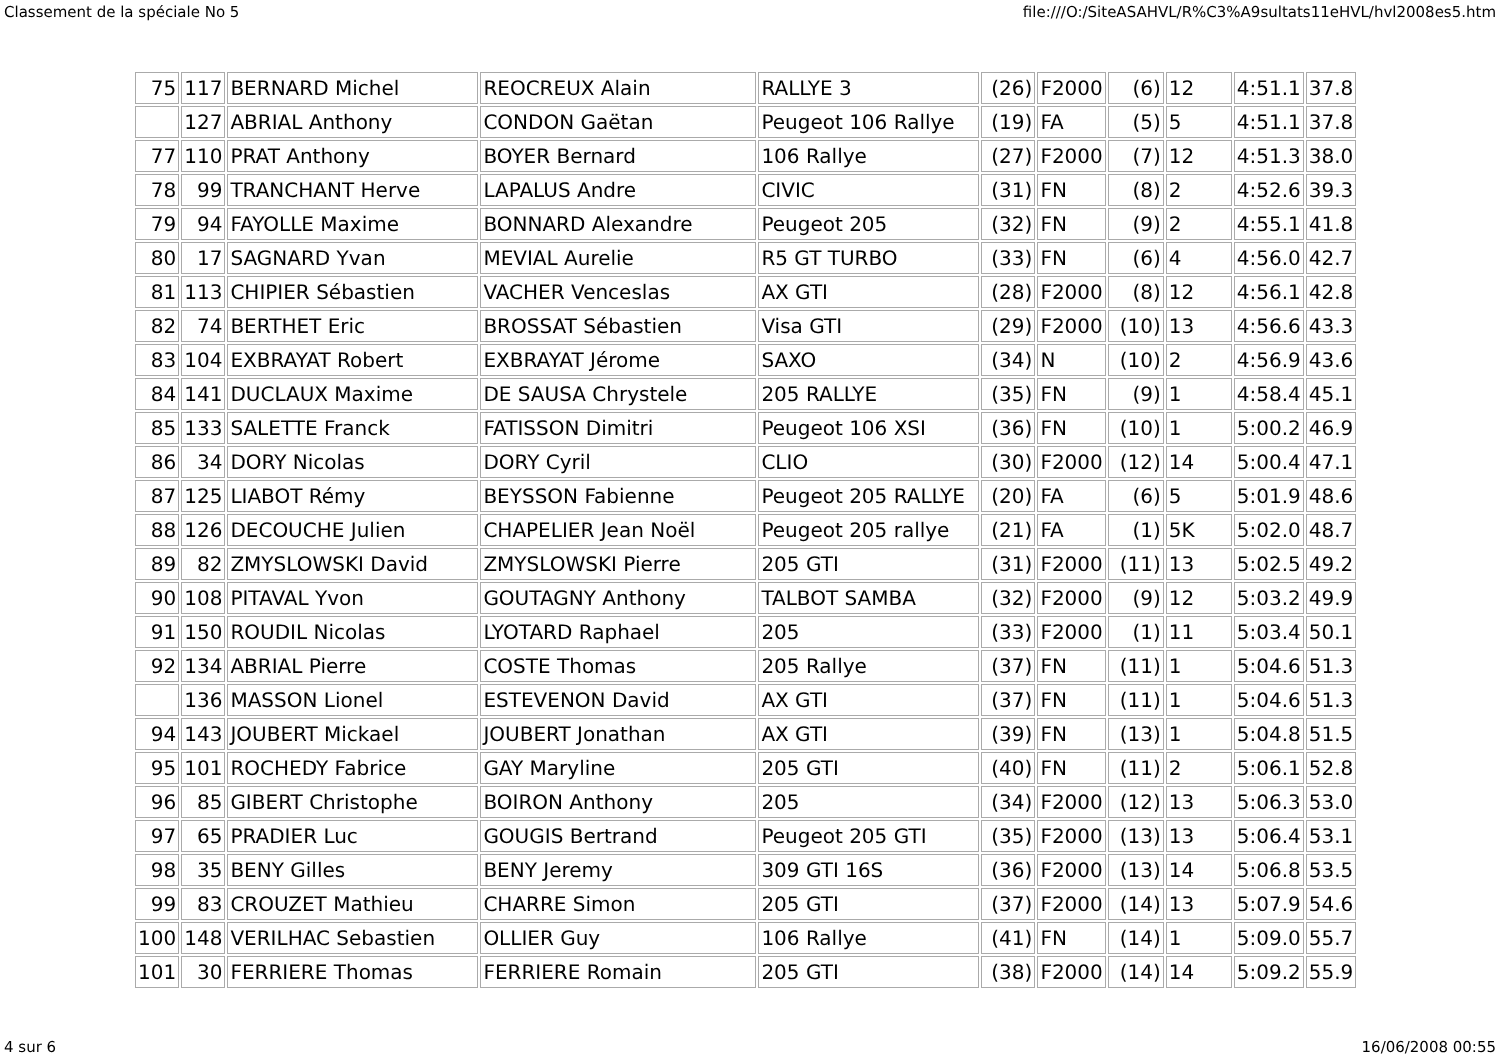Classement de la spéciale No 5 file:///O:/SiteASAHVL/R%C3%A9sultats11eHVL/hvl2008es5.htm
| 75 | 117 | BERNARD Michel | REOCREUX Alain | RALLYE 3 | (26) | F2000 | (6) | 12 | 4:51.1 | 37.8 |
| | 127 | ABRIAL Anthony | CONDON Gaëtan | Peugeot 106 Rallye | (19) | FA | (5) | 5 | 4:51.1 | 37.8 |
| 77 | 110 | PRAT Anthony | BOYER Bernard | 106 Rallye | (27) | F2000 | (7) | 12 | 4:51.3 | 38.0 |
| 78 | 99 | TRANCHANT Herve | LAPALUS Andre | CIVIC | (31) | FN | (8) | 2 | 4:52.6 | 39.3 |
| 79 | 94 | FAYOLLE Maxime | BONNARD Alexandre | Peugeot 205 | (32) | FN | (9) | 2 | 4:55.1 | 41.8 |
| 80 | 17 | SAGNARD Yvan | MEVIAL Aurelie | R5 GT TURBO | (33) | FN | (6) | 4 | 4:56.0 | 42.7 |
| 81 | 113 | CHIPIER Sébastien | VACHER Venceslas | AX GTI | (28) | F2000 | (8) | 12 | 4:56.1 | 42.8 |
| 82 | 74 | BERTHET Eric | BROSSAT Sébastien | Visa GTI | (29) | F2000 | (10) | 13 | 4:56.6 | 43.3 |
| 83 | 104 | EXBRAYAT Robert | EXBRAYAT Jérome | SAXO | (34) | N | (10) | 2 | 4:56.9 | 43.6 |
| 84 | 141 | DUCLAUX Maxime | DE SAUSA Chrystele | 205 RALLYE | (35) | FN | (9) | 1 | 4:58.4 | 45.1 |
| 85 | 133 | SALETTE Franck | FATISSON Dimitri | Peugeot 106 XSI | (36) | FN | (10) | 1 | 5:00.2 | 46.9 |
| 86 | 34 | DORY Nicolas | DORY Cyril | CLIO | (30) | F2000 | (12) | 14 | 5:00.4 | 47.1 |
| 87 | 125 | LIABOT Rémy | BEYSSON Fabienne | Peugeot 205 RALLYE | (20) | FA | (6) | 5 | 5:01.9 | 48.6 |
| 88 | 126 | DECOUCHE Julien | CHAPELIER Jean Noël | Peugeot 205 rallye | (21) | FA | (1) | 5K | 5:02.0 | 48.7 |
| 89 | 82 | ZMYSLOWSKI David | ZMYSLOWSKI Pierre | 205 GTI | (31) | F2000 | (11) | 13 | 5:02.5 | 49.2 |
| 90 | 108 | PITAVAL Yvon | GOUTAGNY Anthony | TALBOT SAMBA | (32) | F2000 | (9) | 12 | 5:03.2 | 49.9 |
| 91 | 150 | ROUDIL Nicolas | LYOTARD Raphael | 205 | (33) | F2000 | (1) | 11 | 5:03.4 | 50.1 |
| 92 | 134 | ABRIAL Pierre | COSTE Thomas | 205 Rallye | (37) | FN | (11) | 1 | 5:04.6 | 51.3 |
| | 136 | MASSON Lionel | ESTEVENON David | AX GTI | (37) | FN | (11) | 1 | 5:04.6 | 51.3 |
| 94 | 143 | JOUBERT Mickael | JOUBERT Jonathan | AX GTI | (39) | FN | (13) | 1 | 5:04.8 | 51.5 |
| 95 | 101 | ROCHEDY Fabrice | GAY Maryline | 205 GTI | (40) | FN | (11) | 2 | 5:06.1 | 52.8 |
| 96 | 85 | GIBERT Christophe | BOIRON Anthony | 205 | (34) | F2000 | (12) | 13 | 5:06.3 | 53.0 |
| 97 | 65 | PRADIER Luc | GOUGIS Bertrand | Peugeot 205 GTI | (35) | F2000 | (13) | 13 | 5:06.4 | 53.1 |
| 98 | 35 | BENY Gilles | BENY Jeremy | 309 GTI 16S | (36) | F2000 | (13) | 14 | 5:06.8 | 53.5 |
| 99 | 83 | CROUZET Mathieu | CHARRE Simon | 205 GTI | (37) | F2000 | (14) | 13 | 5:07.9 | 54.6 |
| 100 | 148 | VERILHAC Sebastien | OLLIER Guy | 106 Rallye | (41) | FN | (14) | 1 | 5:09.0 | 55.7 |
| 101 | 30 | FERRIERE Thomas | FERRIERE Romain | 205 GTI | (38) | F2000 | (14) | 14 | 5:09.2 | 55.9 |
4 sur 6 16/06/2008 00:55